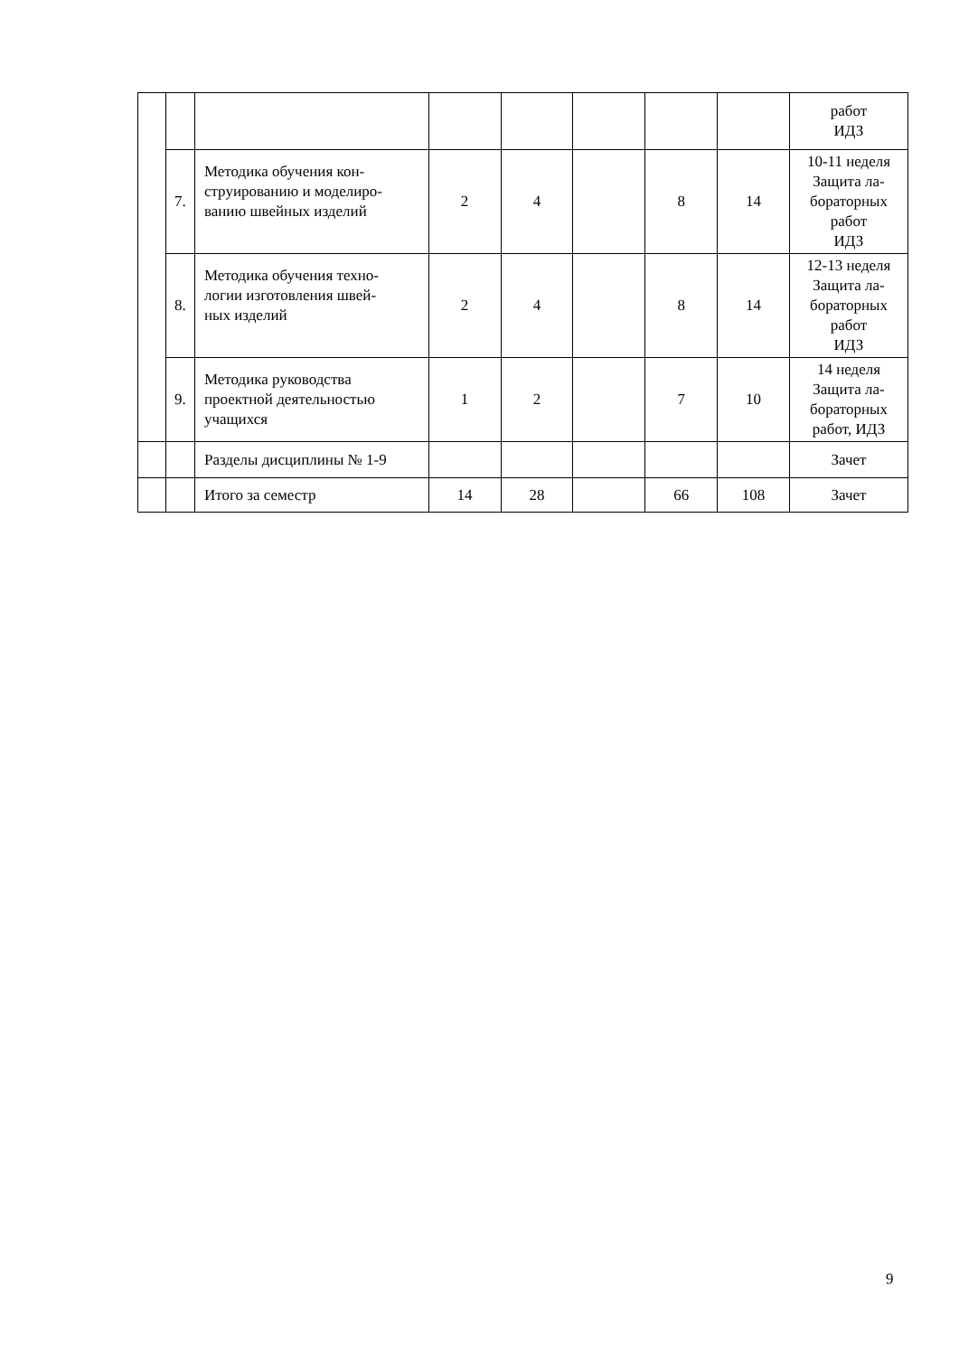| | | | | | | | | работ ИДЗ |
| | 7. | Методика обучения кон- струированию и моделиро- ванию швейных изделий | 2 | 4 | | 8 | 14 | 10-11 неделя Защита ла- бораторных работ ИДЗ |
| | 8. | Методика обучения техно- логии изготовления швей- ных изделий | 2 | 4 | | 8 | 14 | 12-13 неделя Защита ла- бораторных работ ИДЗ |
| | 9. | Методика руководства проектной деятельностью учащихся | 1 | 2 | | 7 | 10 | 14 неделя Защита ла- бораторных работ, ИДЗ |
| | | Разделы дисциплины № 1-9 | | | | | | Зачет |
| | | Итого за семестр | 14 | 28 | | 66 | 108 | Зачет |
9